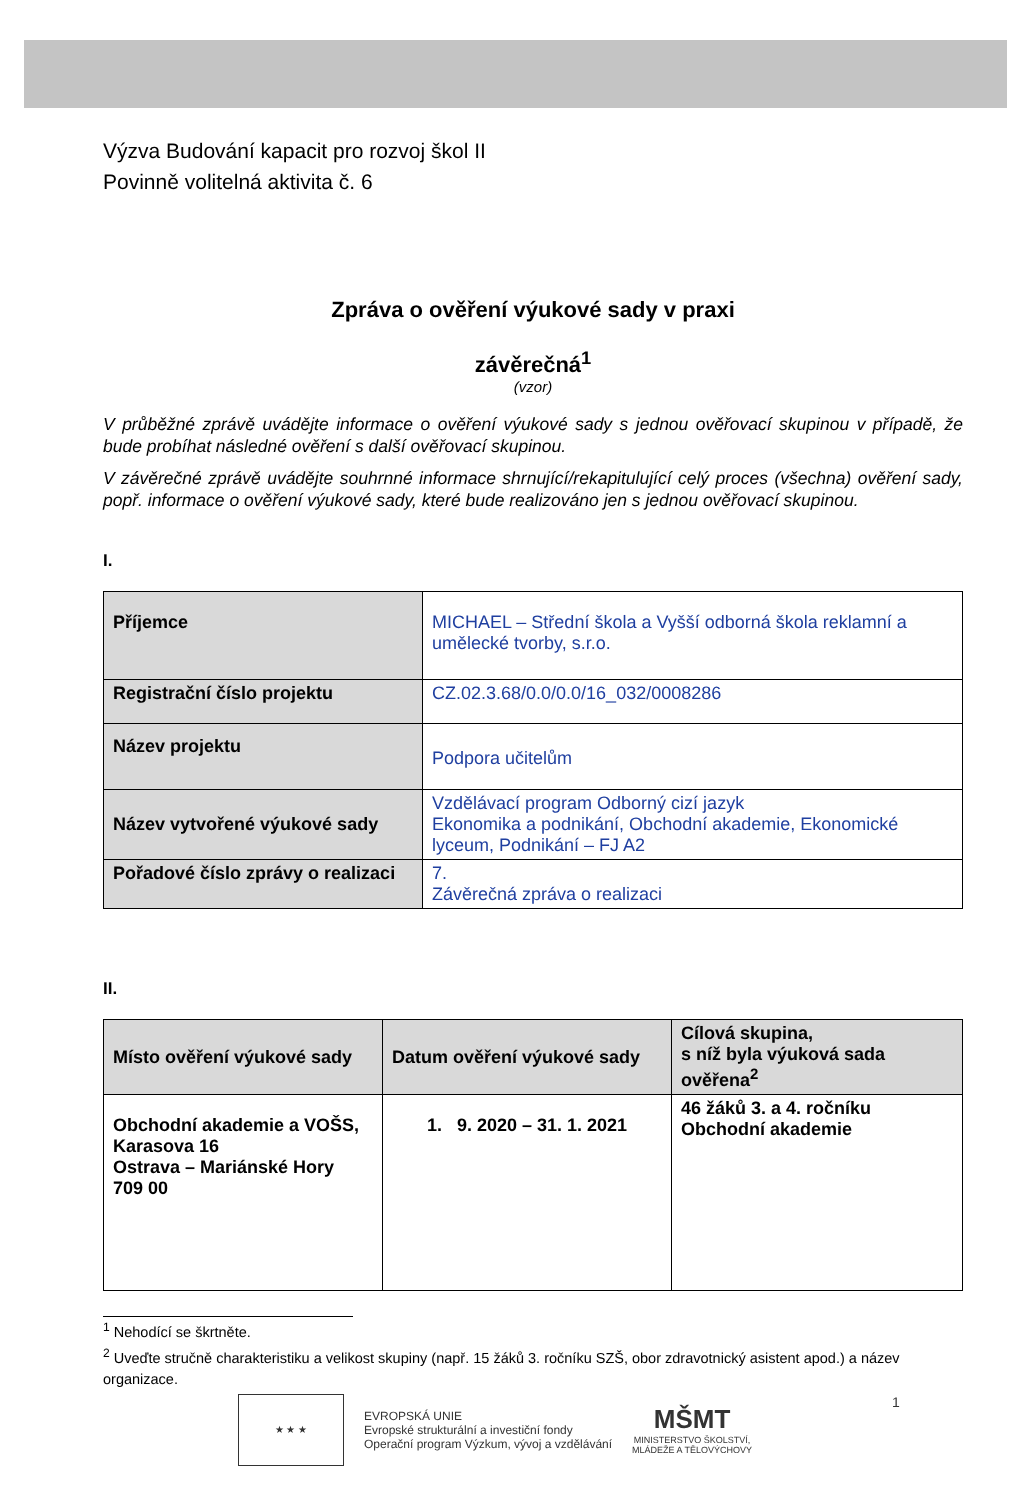Výzva Budování kapacit pro rozvoj škol II
Povinně volitelná aktivita č. 6
Zpráva o ověření výukové sady v praxi
závěrečná<sup>1</sup>
(vzor)
V průběžné zprávě uvádějte informace o ověření výukové sady s jednou ověřovací skupinou v případě, že bude probíhat následné ověření s další ověřovací skupinou.
V závěrečné zprávě uvádějte souhrnné informace shrnující/rekapitulující celý proces (všechna) ověření sady, popř. informace o ověření výukové sady, které bude realizováno jen s jednou ověřovací skupinou.
I.
| Příjemce | MICHAEL – Střední škola a Vyšší odborná škola reklamní a umělecké tvorby, s.r.o. |
| Registrační číslo projektu | CZ.02.3.68/0.0/0.0/16_032/0008286 |
| Název projektu | Podpora učitelům |
| Název vytvořené výukové sady | Vzdělávací program Odborný cizí jazyk Ekonomika a podnikání, Obchodní akademie, Ekonomické lyceum, Podnikání – FJ A2 |
| Pořadové číslo zprávy o realizaci | 7. Závěrečná zpráva o realizaci |
II.
| Místo ověření výukové sady | Datum ověření výukové sady | Cílová skupina, s níž byla výuková sada ověřena<sup>2</sup> |
| --- | --- | --- |
| Obchodní akademie a VOŠS, Karasova 16 Ostrava – Mariánské Hory 709 00 | 1. 9. 2020 – 31. 1. 2021 | 46 žáků 3. a 4. ročníku Obchodní akademie |
<sup>1</sup> Nehodící se škrtněte.
<sup>2</sup> Uveďte stručně charakteristiku a velikost skupiny (např. 15 žáků 3. ročníku SZŠ, obor zdravotnický asistent apod.) a název organizace.
★ ★ ★
EVROPSKÁ UNIE
Evropské strukturální a investiční fondy
Operační program Výzkum, vývoj a vzdělávání
MŠMT
MINISTERSTVO ŠKOLSTVÍ,
MLÁDEŽE A TĚLOVÝCHOVY
1